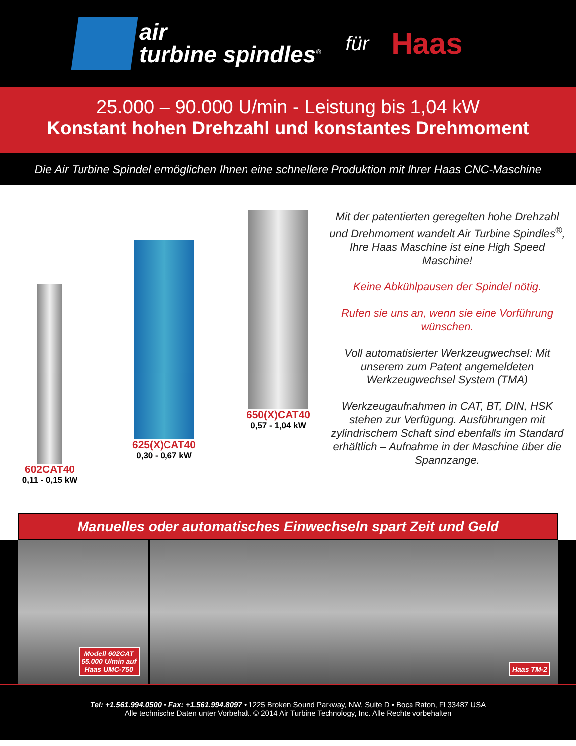air
turbine spindles<sup>®</sup>
für
Haas
25.000 – 90.000 U/min - Leistung bis 1,04 kW
Konstant hohen Drehzahl und konstantes Drehmoment
Die Air Turbine Spindel ermöglichen Ihnen eine schnellere Produktion mit Ihrer Haas CNC-Maschine
602CAT40
0,11 - 0,15 kW
625(X)CAT40
0,30 - 0,67 kW
650(X)CAT40
0,57 - 1,04 kW
Mit der patentierten geregelten hohe Drehzahl und Drehmoment wandelt Air Turbine Spindles<sup>®</sup>, Ihre Haas Maschine ist eine High Speed Maschine!
Keine Abkühlpausen der Spindel nötig.
Rufen sie uns an, wenn sie eine Vorführung wünschen.
Voll automatisierter Werkzeugwechsel: Mit unserem zum Patent angemeldeten Werkzeugwechsel System (TMA)
Werkzeugaufnahmen in CAT, BT, DIN, HSK stehen zur Verfügung. Ausführungen mit zylindrischem Schaft sind ebenfalls im Standard erhältlich – Aufnahme in der Maschine über die Spannzange.
Manuelles oder automatisches Einwechseln spart Zeit und Geld
Modell 602CAT
65.000 U/min auf
Haas UMC-750
Haas TM-2
Tel: +1.561.994.0500 • Fax: +1.561.994.8097 • 1225 Broken Sound Parkway, NW, Suite D • Boca Raton, Fl 33487 USA
Alle technische Daten unter Vorbehalt. © 2014 Air Turbine Technology, Inc. Alle Rechte vorbehalten